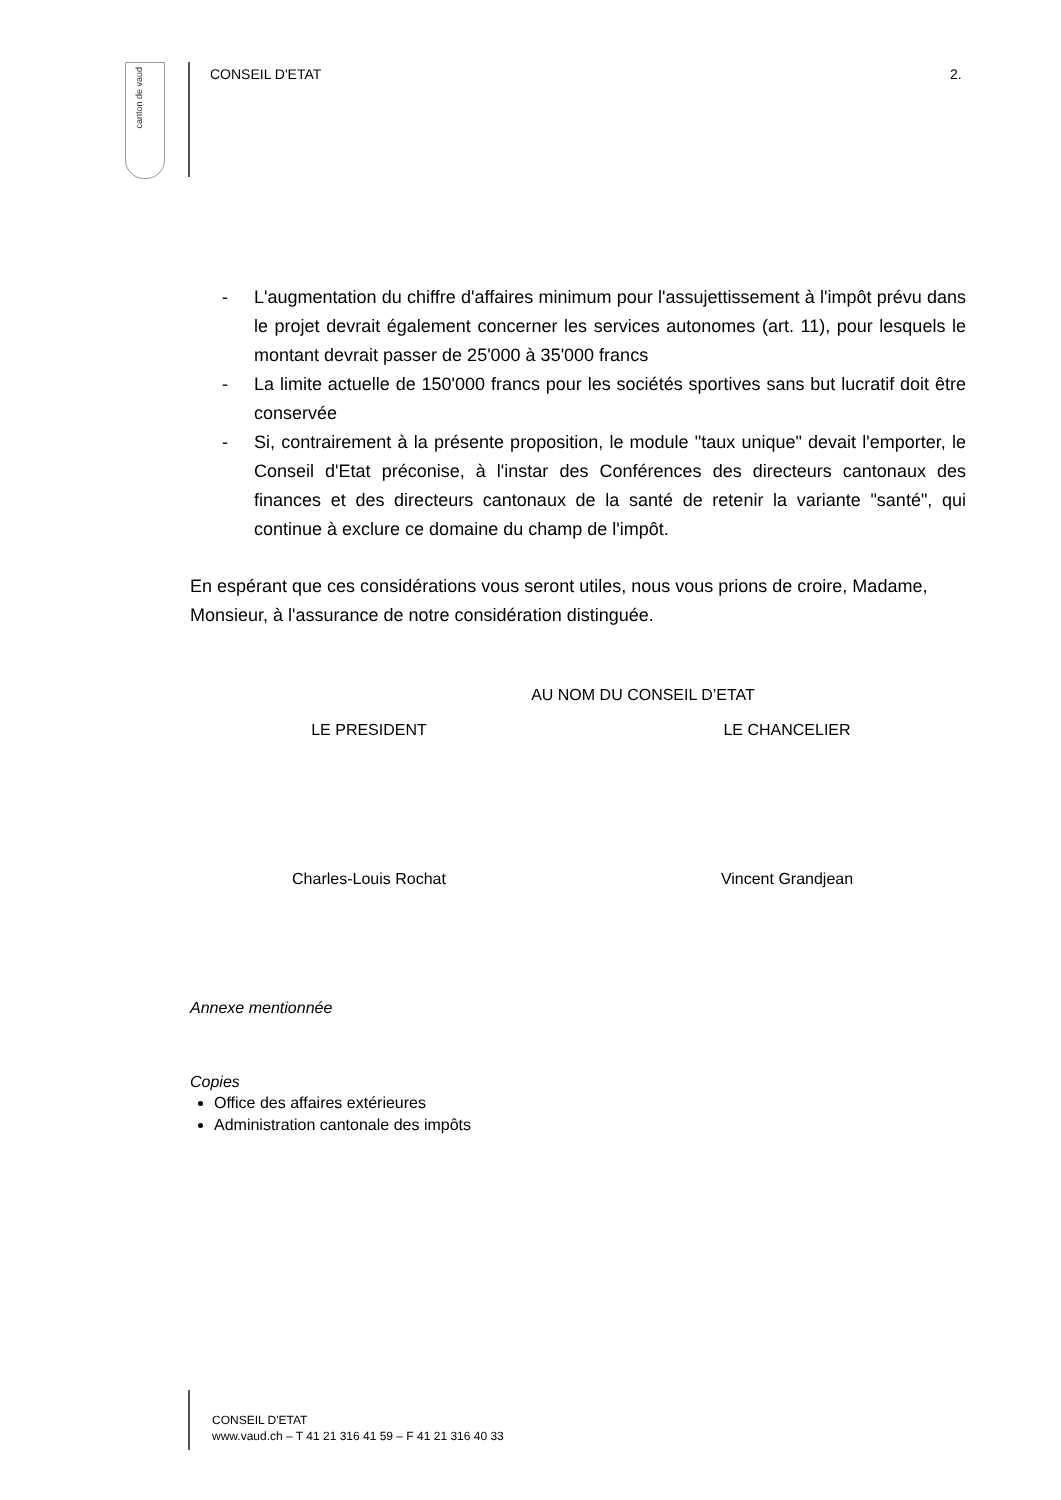canton de vaud
CONSEIL D'ETAT 2.
- L'augmentation du chiffre d'affaires minimum pour l'assujettissement à l'impôt prévu dans le projet devrait également concerner les services autonomes (art. 11), pour lesquels le montant devrait passer de 25'000 à 35'000 francs
- La limite actuelle de 150'000 francs pour les sociétés sportives sans but lucratif doit être conservée
- Si, contrairement à la présente proposition, le module "taux unique" devait l'emporter, le Conseil d'Etat préconise, à l'instar des Conférences des directeurs cantonaux des finances et des directeurs cantonaux de la santé de retenir la variante "santé", qui continue à exclure ce domaine du champ de l'impôt.
En espérant que ces considérations vous seront utiles, nous vous prions de croire, Madame, Monsieur, à l'assurance de notre considération distinguée.
AU NOM DU CONSEIL D’ETAT
LE PRESIDENT LE CHANCELIER
Charles-Louis Rochat Vincent Grandjean
Annexe mentionnée
Copies
Office des affaires extérieures
Administration cantonale des impôts
CONSEIL D'ETAT
www.vaud.ch – T 41 21 316 41 59 – F 41 21 316 40 33